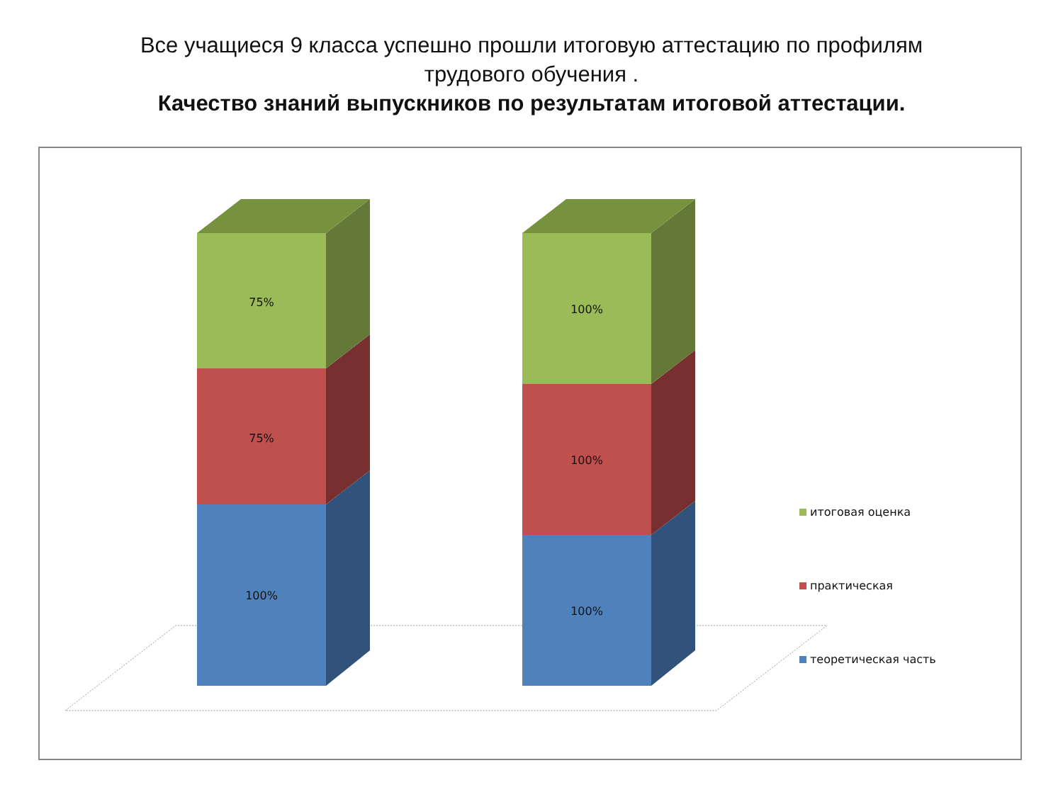Все учащиеся 9 класса успешно прошли итоговую аттестацию по профилям
трудового обучения .
Качество знаний выпускников по результатам итоговой аттестации.
100%
75%
75%
100%
100%
100%
итоговая оценка
практическая
теоретическая часть